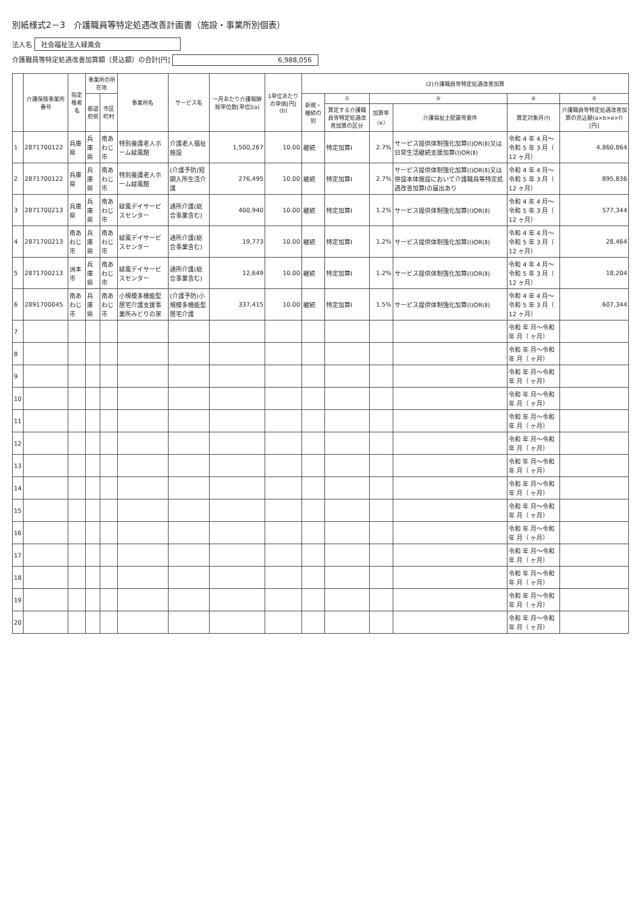別紙様式2－3　介護職員等特定処遇改善計画書（施設・事業所別個表）
法人名 社会福祉法人緑風会
介護職員等特定処遇改善加算額（見込額）の合計[円] 6,988,056
| | 介護保険事業所番号 | 指定権者名 | 事業所の所在地 | | 事業所名 | サービス名 | 一月あたり介護報酬総単位数[単位](a) | 1単位あたりの単価[円](b) | (2)介護職員等特定処遇改善加算 | | | | | |
| --- | --- | --- | --- | --- | --- | --- | --- | --- | --- | --- | --- | --- | --- | --- |
| | | | 都道府県 | 市区町村 | | | | | 新規・継続の別 | ① | ③ | | ④ | ⑤ |
| | | | | | | | | | | 算定する介護職員等特定処遇改善加算の区分 | 加算率（e） | 介護福祉士配置等要件 | 算定対象月(f) | 介護職員等特定処遇改善加算の見込額(a×b×e×f)[円] |
| 1 | 2871700122 | 兵庫県 | 兵庫県 | 南あわじ市 | 特別養護老人ホーム緑風館 | 介護老人福祉施設 | 1,500,267 | 10.00 | 継続 | 特定加算Ⅰ | 2.7% | サービス提供体制強化加算(Ⅰ)OR(Ⅱ)又は日常生活継続支援加算(Ⅰ)OR(Ⅱ) | 令和 4 年 4 月～令和 5 年 3 月（ 12 ヶ月） | 4,860,864 |
| 2 | 2871700122 | 兵庫県 | 兵庫県 | 南あわじ市 | 特別養護老人ホーム緑風館 | (介護予防)短期入所生活介護 | 276,495 | 10.00 | 継続 | 特定加算Ⅰ | 2.7% | サービス提供体制強化加算(Ⅰ)OR(Ⅱ)又は併設本体施設において介護職員等特定処遇改善加算Ⅰの届出あり | 令和 4 年 4 月～令和 5 年 3 月（ 12 ヶ月） | 895,836 |
| 3 | 2871700213 | 兵庫県 | 兵庫県 | 南あわじ市 | 緑風デイサービスセンター | 通所介護(総合事業含む) | 400,940 | 10.00 | 継続 | 特定加算Ⅰ | 1.2% | サービス提供体制強化加算(Ⅰ)OR(Ⅱ) | 令和 4 年 4 月～令和 5 年 3 月（ 12 ヶ月） | 577,344 |
| 4 | 2871700213 | 南あわじ市 | 兵庫県 | 南あわじ市 | 緑風デイサービスセンター | 通所介護(総合事業含む) | 19,773 | 10.00 | 継続 | 特定加算Ⅰ | 1.2% | サービス提供体制強化加算(Ⅰ)OR(Ⅱ) | 令和 4 年 4 月～令和 5 年 3 月（ 12 ヶ月） | 28,464 |
| 5 | 2871700213 | 洲本市 | 兵庫県 | 南あわじ市 | 緑風デイサービスセンター | 通所介護(総合事業含む) | 12,649 | 10.00 | 継続 | 特定加算Ⅰ | 1.2% | サービス提供体制強化加算(Ⅰ)OR(Ⅱ) | 令和 4 年 4 月～令和 5 年 3 月（ 12 ヶ月） | 18,204 |
| 6 | 2891700045 | 南あわじ市 | 兵庫県 | 南あわじ市 | 小規模多機能型居宅介護支援事業所みどりの家 | (介護予防)小規模多機能型居宅介護 | 337,415 | 10.00 | 継続 | 特定加算Ⅰ | 1.5% | サービス提供体制強化加算(Ⅰ)OR(Ⅱ) | 令和 4 年 4 月～令和 5 年 3 月（ 12 ヶ月） | 607,344 |
| 7 | | | | | | | | | | | | | 令和 年 月～令和 年 月（ ヶ月） | |
| 8 | | | | | | | | | | | | | 令和 年 月～令和 年 月（ ヶ月） | |
| 9 | | | | | | | | | | | | | 令和 年 月～令和 年 月（ ヶ月） | |
| 10 | | | | | | | | | | | | | 令和 年 月～令和 年 月（ ヶ月） | |
| 11 | | | | | | | | | | | | | 令和 年 月～令和 年 月（ ヶ月） | |
| 12 | | | | | | | | | | | | | 令和 年 月～令和 年 月（ ヶ月） | |
| 13 | | | | | | | | | | | | | 令和 年 月～令和 年 月（ ヶ月） | |
| 14 | | | | | | | | | | | | | 令和 年 月～令和 年 月（ ヶ月） | |
| 15 | | | | | | | | | | | | | 令和 年 月～令和 年 月（ ヶ月） | |
| 16 | | | | | | | | | | | | | 令和 年 月～令和 年 月（ ヶ月） | |
| 17 | | | | | | | | | | | | | 令和 年 月～令和 年 月（ ヶ月） | |
| 18 | | | | | | | | | | | | | 令和 年 月～令和 年 月（ ヶ月） | |
| 19 | | | | | | | | | | | | | 令和 年 月～令和 年 月（ ヶ月） | |
| 20 | | | | | | | | | | | | | 令和 年 月～令和 年 月（ ヶ月） | |